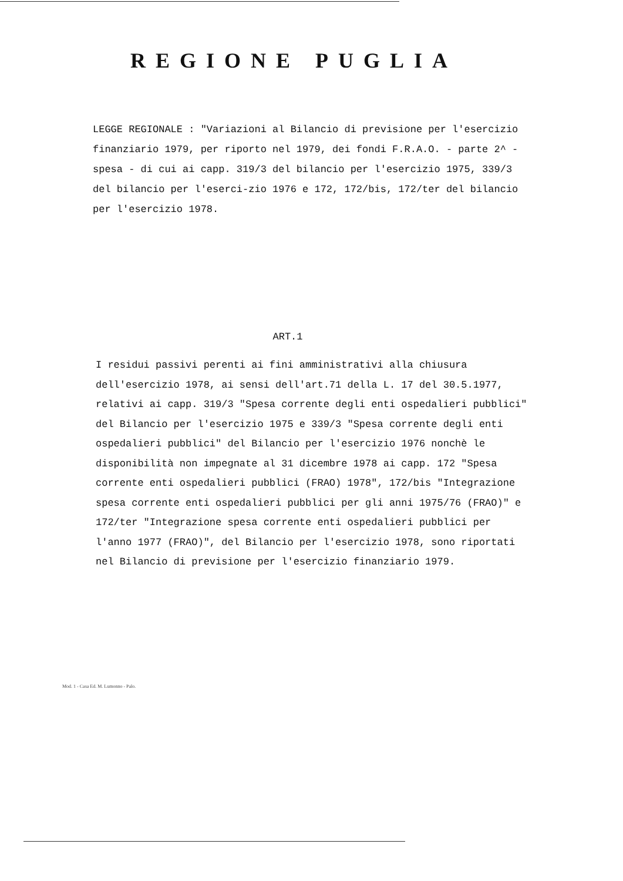REGIONE PUGLIA
LEGGE REGIONALE : "Variazioni al Bilancio di previsione per l'esercizio finanziario 1979, per riporto nel 1979, dei fondi F.R.A.O. - parte 2^ - spesa - di cui ai capp. 319/3 del bilancio per l'esercizio 1975, 339/3 del bilancio per l'eserci-zio 1976 e 172, 172/bis, 172/ter del bilancio per l'esercizio 1978.
ART.1
I residui passivi perenti ai fini amministrativi alla chiusura dell'esercizio 1978, ai sensi dell'art.71 della L. 17 del 30.5.1977, relativi ai capp. 319/3 "Spesa corrente degli enti ospedalieri pubblici" del Bilancio per l'esercizio 1975 e 339/3 "Spesa corrente degli enti ospedalieri pubblici" del Bilancio per l'esercizio 1976 nonchè le disponibilità non impegnate al 31 dicembre 1978 ai capp. 172 "Spesa corrente enti ospedalieri pubblici (FRAO) 1978", 172/bis "Integrazione spesa corrente enti ospedalieri pubblici per gli anni 1975/76 (FRAO)" e 172/ter "Integrazione spesa corrente enti ospedalieri pubblici per l'anno 1977 (FRAO)", del Bilancio per l'esercizio 1978, sono riportati nel Bilancio di previsione per l'esercizio finanziario 1979.
Mod. 1 - Casa Ed. M. Lumonno - Palo.